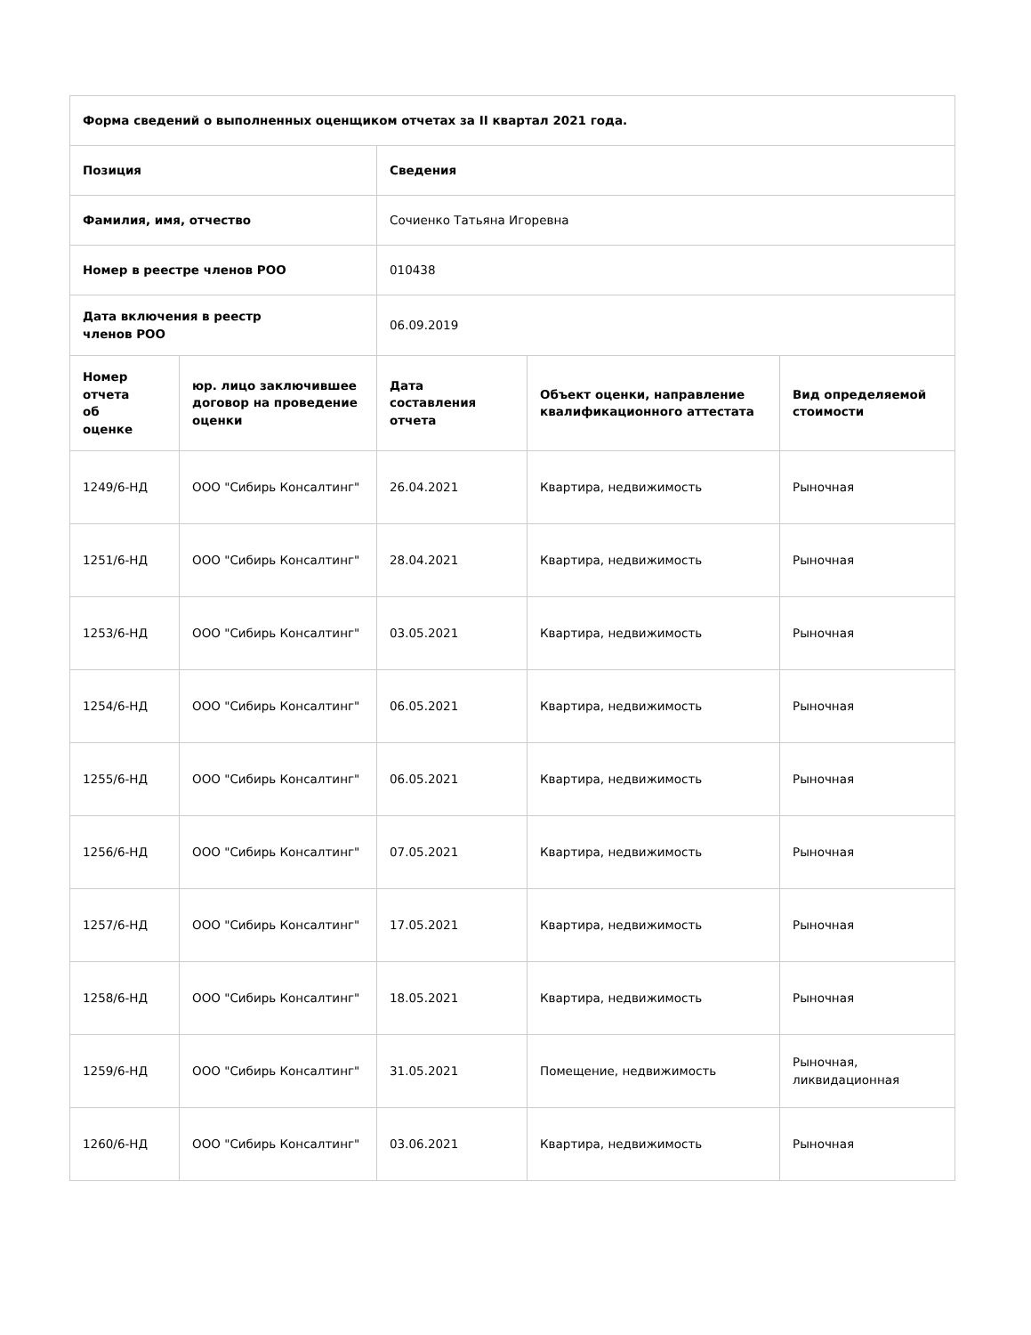| Форма сведений о выполненных оценщиком отчетах за II квартал 2021 года. | | | | |
| --- | --- | --- | --- | --- |
| Позиция | | Сведения | | |
| Фамилия, имя, отчество | | Сочиенко Татьяна Игоревна | | |
| Номер в реестре членов РОО | | 010438 | | |
| Дата включения в реестр членов РОО | | 06.09.2019 | | |
| Номер отчета об оценке | юр. лицо заключившее договор на проведение оценки | Дата составления отчета | Объект оценки, направление квалификационного аттестата | Вид определяемой стоимости |
| 1249/6-НД | ООО "Сибирь Консалтинг" | 26.04.2021 | Квартира, недвижимость | Рыночная |
| 1251/6-НД | ООО "Сибирь Консалтинг" | 28.04.2021 | Квартира, недвижимость | Рыночная |
| 1253/6-НД | ООО "Сибирь Консалтинг" | 03.05.2021 | Квартира, недвижимость | Рыночная |
| 1254/6-НД | ООО "Сибирь Консалтинг" | 06.05.2021 | Квартира, недвижимость | Рыночная |
| 1255/6-НД | ООО "Сибирь Консалтинг" | 06.05.2021 | Квартира, недвижимость | Рыночная |
| 1256/6-НД | ООО "Сибирь Консалтинг" | 07.05.2021 | Квартира, недвижимость | Рыночная |
| 1257/6-НД | ООО "Сибирь Консалтинг" | 17.05.2021 | Квартира, недвижимость | Рыночная |
| 1258/6-НД | ООО "Сибирь Консалтинг" | 18.05.2021 | Квартира, недвижимость | Рыночная |
| 1259/6-НД | ООО "Сибирь Консалтинг" | 31.05.2021 | Помещение, недвижимость | Рыночная, ликвидационная |
| 1260/6-НД | ООО "Сибирь Консалтинг" | 03.06.2021 | Квартира, недвижимость | Рыночная |